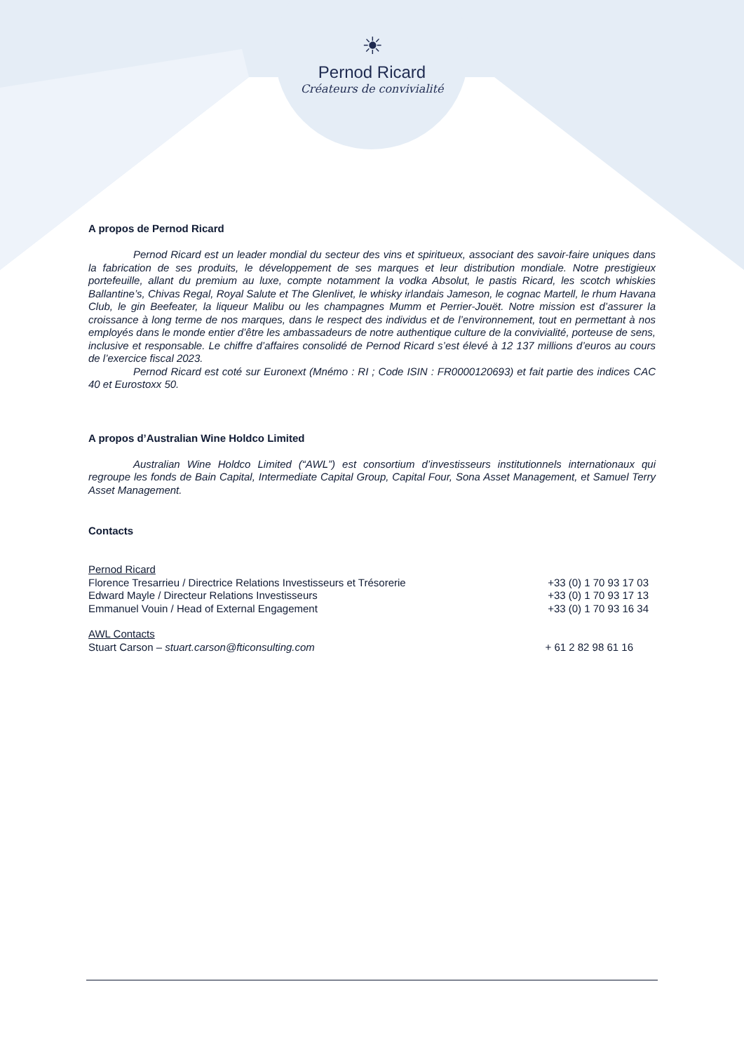☀
Pernod Ricard
Créateurs de convivialité
A propos de Pernod Ricard
Pernod Ricard est un leader mondial du secteur des vins et spiritueux, associant des savoir-faire uniques dans la fabrication de ses produits, le développement de ses marques et leur distribution mondiale. Notre prestigieux portefeuille, allant du premium au luxe, compte notamment la vodka Absolut, le pastis Ricard, les scotch whiskies Ballantine’s, Chivas Regal, Royal Salute et The Glenlivet, le whisky irlandais Jameson, le cognac Martell, le rhum Havana Club, le gin Beefeater, la liqueur Malibu ou les champagnes Mumm et Perrier-Jouët. Notre mission est d’assurer la croissance à long terme de nos marques, dans le respect des individus et de l’environnement, tout en permettant à nos employés dans le monde entier d’être les ambassadeurs de notre authentique culture de la convivialité, porteuse de sens, inclusive et responsable. Le chiffre d’affaires consolidé de Pernod Ricard s’est élevé à 12 137 millions d’euros au cours de l’exercice fiscal 2023.
Pernod Ricard est coté sur Euronext (Mnémo : RI ; Code ISIN : FR0000120693) et fait partie des indices CAC 40 et Eurostoxx 50.
A propos d’Australian Wine Holdco Limited
Australian Wine Holdco Limited (“AWL”) est consortium d’investisseurs institutionnels internationaux qui regroupe les fonds de Bain Capital, Intermediate Capital Group, Capital Four, Sona Asset Management, et Samuel Terry Asset Management.
Contacts
Pernod Ricard
Florence Tresarrieu / Directrice Relations Investisseurs et Trésorerie +33 (0) 1 70 93 17 03
Edward Mayle / Directeur Relations Investisseurs +33 (0) 1 70 93 17 13
Emmanuel Vouin / Head of External Engagement +33 (0) 1 70 93 16 34
AWL Contacts
Stuart Carson – stuart.carson@fticonsulting.com + 61 2 82 98 61 16